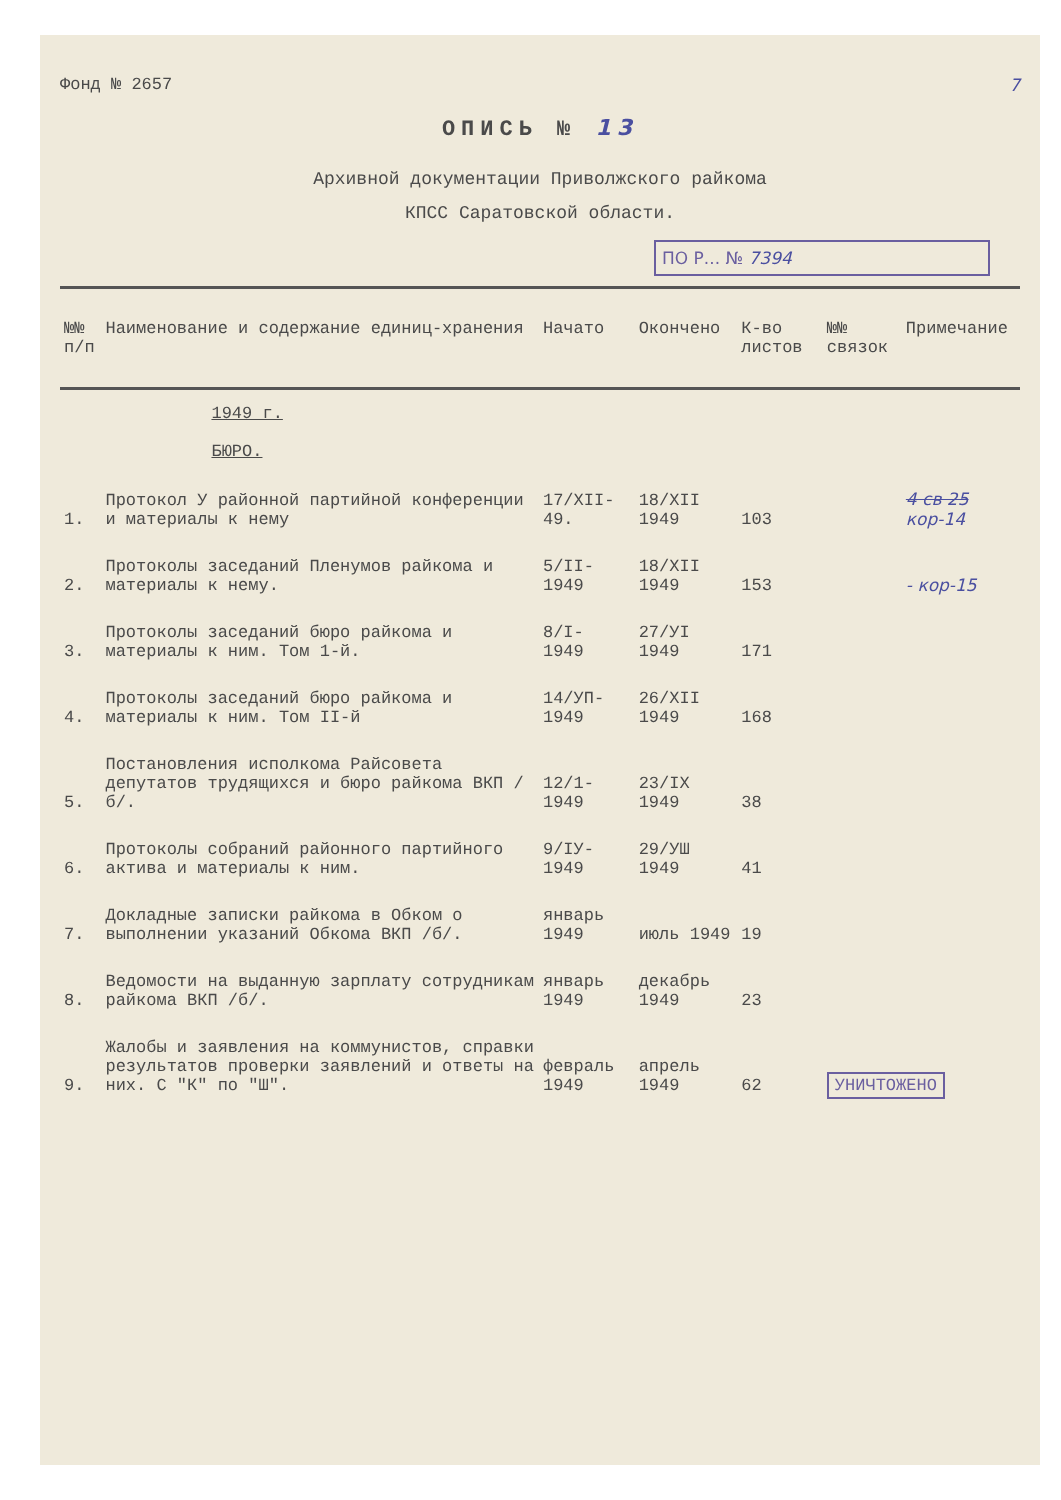Фонд № 2657 7
ОПИСЬ № 13
Архивной документации Приволжского райкома
КПСС Саратовской области.
ПО Р... № 7394
| №№ п/п | Наименование и содержание единиц-хранения | Начато | Окончено | К-во листов | №№ связок | Примечание |
| --- | --- | --- | --- | --- | --- | --- |
| | 1949 г. БЮРО. | | | | | |
| 1. | Протокол У районной партийной конференции и материалы к нему | 17/XII-49. | 18/XII 1949 | 103 | | 4 св 25 кор-14 |
| 2. | Протоколы заседаний Пленумов райкома и материалы к нему. | 5/II- 1949 | 18/XII 1949 | 153 | | - кор-15 |
| 3. | Протоколы заседаний бюро райкома и материалы к ним. Том 1-й. | 8/I- 1949 | 27/УI 1949 | 171 | | |
| 4. | Протоколы заседаний бюро райкома и материалы к ним. Том II-й | 14/УП- 1949 | 26/XII 1949 | 168 | | |
| 5. | Постановления исполкома Райсовета депутатов трудящихся и бюро райкома ВКП /б/. | 12/1- 1949 | 23/IX 1949 | 38 | | |
| 6. | Протоколы собраний районного партийного актива и материалы к ним. | 9/IУ- 1949 | 29/УШ 1949 | 41 | | |
| 7. | Докладные записки райкома в Обком о выполнении указаний Обкома ВКП /б/. | январь 1949 | июль 1949 | 19 | | |
| 8. | Ведомости на выданную зарплату сотрудникам райкома ВКП /б/. | январь 1949 | декабрь 1949 | 23 | | |
| 9. | Жалобы и заявления на коммунистов, справки результатов проверки заявлений и ответы на них. С "К" по "Ш". | февраль 1949 | апрель 1949 | 62 | УНИЧТОЖЕНО | |